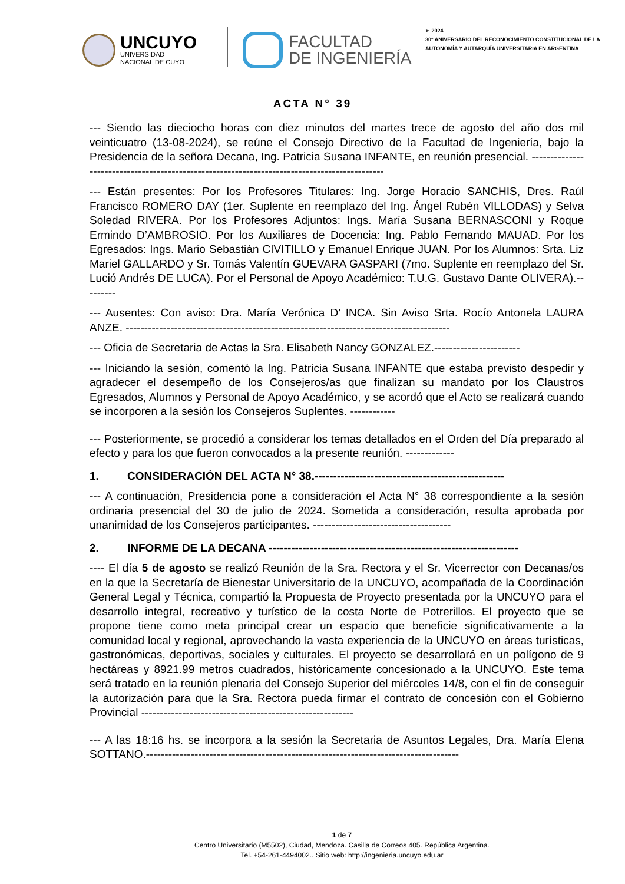UNCUYO
UNIVERSIDAD
NACIONAL DE CUYO
FACULTAD
DE INGENIERÍA
➢ 2024
30° ANIVERSARIO DEL RECONOCIMIENTO CONSTITUCIONAL DE LA AUTONOMÍA Y AUTARQUÍA UNIVERSITARIA EN ARGENTINA
ACTA N° 39
--- Siendo las dieciocho horas con diez minutos del martes trece de agosto del año dos mil veinticuatro (13-08-2024), se reúne el Consejo Directivo de la Facultad de Ingeniería, bajo la Presidencia de la señora Decana, Ing. Patricia Susana INFANTE, en reunión presencial. ---------------------------------------------------------------------------------------------
--- Están presentes: Por los Profesores Titulares: Ing. Jorge Horacio SANCHIS, Dres. Raúl Francisco ROMERO DAY (1er. Suplente en reemplazo del Ing. Ángel Rubén VILLODAS) y Selva Soledad RIVERA. Por los Profesores Adjuntos: Ings. María Susana BERNASCONI y Roque Ermindo D’AMBROSIO. Por los Auxiliares de Docencia: Ing. Pablo Fernando MAUAD. Por los Egresados: Ings. Mario Sebastián CIVITILLO y Emanuel Enrique JUAN. Por los Alumnos: Srta. Liz Mariel GALLARDO y Sr. Tomás Valentín GUEVARA GASPARI (7mo. Suplente en reemplazo del Sr. Lució Andrés DE LUCA). Por el Personal de Apoyo Académico: T.U.G. Gustavo Dante OLIVERA).---------
--- Ausentes: Con aviso: Dra. María Verónica D’ INCA. Sin Aviso Srta. Rocío Antonela LAURA ANZE. ---------------------------------------------------------------------------------------
--- Oficia de Secretaria de Actas la Sra. Elisabeth Nancy GONZALEZ.-----------------------
--- Iniciando la sesión, comentó la Ing. Patricia Susana INFANTE que estaba previsto despedir y agradecer el desempeño de los Consejeros/as que finalizan su mandato por los Claustros Egresados, Alumnos y Personal de Apoyo Académico, y se acordó que el Acto se realizará cuando se incorporen a la sesión los Consejeros Suplentes. ------------
--- Posteriormente, se procedió a considerar los temas detallados en el Orden del Día preparado al efecto y para los que fueron convocados a la presente reunión. -------------
1. CONSIDERACIÓN DEL ACTA N° 38.---------------------------------------------------
--- A continuación, Presidencia pone a consideración el Acta N° 38 correspondiente a la sesión ordinaria presencial del 30 de julio de 2024. Sometida a consideración, resulta aprobada por unanimidad de los Consejeros participantes. -------------------------------------
2. INFORME DE LA DECANA -------------------------------------------------------------------
---- El día 5 de agosto se realizó Reunión de la Sra. Rectora y el Sr. Vicerrector con Decanas/os en la que la Secretaría de Bienestar Universitario de la UNCUYO, acompañada de la Coordinación General Legal y Técnica, compartió la Propuesta de Proyecto presentada por la UNCUYO para el desarrollo integral, recreativo y turístico de la costa Norte de Potrerillos. El proyecto que se propone tiene como meta principal crear un espacio que beneficie significativamente a la comunidad local y regional, aprovechando la vasta experiencia de la UNCUYO en áreas turísticas, gastronómicas, deportivas, sociales y culturales. El proyecto se desarrollará en un polígono de 9 hectáreas y 8921.99 metros cuadrados, históricamente concesionado a la UNCUYO. Este tema será tratado en la reunión plenaria del Consejo Superior del miércoles 14/8, con el fin de conseguir la autorización para que la Sra. Rectora pueda firmar el contrato de concesión con el Gobierno Provincial ---------------------------------------------------------
--- A las 18:16 hs. se incorpora a la sesión la Secretaria de Asuntos Legales, Dra. María Elena SOTTANO.------------------------------------------------------------------------------------
1 de 7
Centro Universitario (M5502), Ciudad, Mendoza. Casilla de Correos 405. República Argentina.
Tel. +54-261-4494002.. Sitio web: http://ingenieria.uncuyo.edu.ar